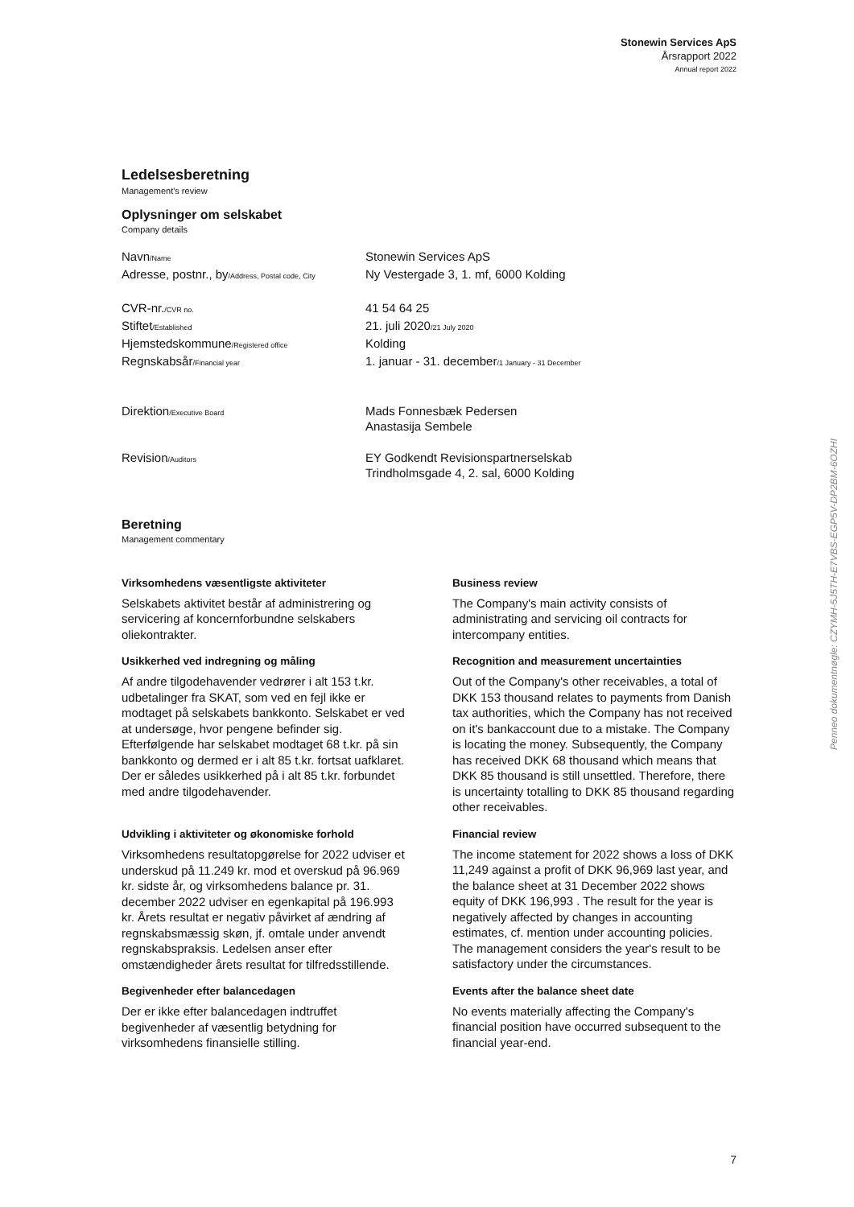Stonewin Services ApS
Årsrapport 2022
Annual report 2022
Ledelsesberetning
Management's review
Oplysninger om selskabet
Company details
| Navn /Name | Stonewin Services ApS |
| Adresse, postnr., by /Address, Postal code, City | Ny Vestergade 3, 1. mf, 6000 Kolding |
| CVR-nr. /CVR no. | 41 54 64 25 |
| Stiftet /Established | 21. juli 2020 /21 July 2020 |
| Hjemstedskommune /Registered office | Kolding |
| Regnskabsår /Financial year | 1. januar - 31. december /1 January - 31 December |
| Direktion /Executive Board | Mads Fonnesbæk Pedersen Anastasija Sembele |
| Revision /Auditors | EY Godkendt Revisionspartnerselskab Trindholmsgade 4, 2. sal, 6000 Kolding |
Beretning
Management commentary
Virksomhedens væsentligste aktiviteter
Selskabets aktivitet består af administrering og servicering af koncernforbundne selskabers oliekontrakter.
Usikkerhed ved indregning og måling
Af andre tilgodehavender vedrører i alt 153 t.kr. udbetalinger fra SKAT, som ved en fejl ikke er modtaget på selskabets bankkonto. Selskabet er ved at undersøge, hvor pengene befinder sig. Efterfølgende har selskabet modtaget 68 t.kr. på sin bankkonto og dermed er i alt 85 t.kr. fortsat uafklaret. Der er således usikkerhed på i alt 85 t.kr. forbundet med andre tilgodehavender.
Udvikling i aktiviteter og økonomiske forhold
Virksomhedens resultatopgørelse for 2022 udviser et underskud på 11.249 kr. mod et overskud på 96.969 kr. sidste år, og virksomhedens balance pr. 31. december 2022 udviser en egenkapital på 196.993 kr. Årets resultat er negativ påvirket af ændring af regnskabsmæssig skøn, jf. omtale under anvendt regnskabspraksis. Ledelsen anser efter omstændigheder årets resultat for tilfredsstillende.
Begivenheder efter balancedagen
Der er ikke efter balancedagen indtruffet begivenheder af væsentlig betydning for virksomhedens finansielle stilling.
Business review
The Company's main activity consists of administrating and servicing oil contracts for intercompany entities.
Recognition and measurement uncertainties
Out of the Company's other receivables, a total of DKK 153 thousand relates to payments from Danish tax authorities, which the Company has not received on it's bankaccount due to a mistake. The Company is locating the money. Subsequently, the Company has received DKK 68 thousand which means that DKK 85 thousand is still unsettled. Therefore, there is uncertainty totalling to DKK 85 thousand regarding other receivables.
Financial review
The income statement for 2022 shows a loss of DKK 11,249 against a profit of DKK 96,969 last year, and the balance sheet at 31 December 2022 shows equity of DKK 196,993 . The result for the year is negatively affected by changes in accounting estimates, cf. mention under accounting policies. The management considers the year's result to be satisfactory under the circumstances.
Events after the balance sheet date
No events materially affecting the Company's financial position have occurred subsequent to the financial year-end.
Penneo dokumentnøgle: CZYMH-5J5TH-E7VBS-EGP5V-DP2BM-6OZHI
7